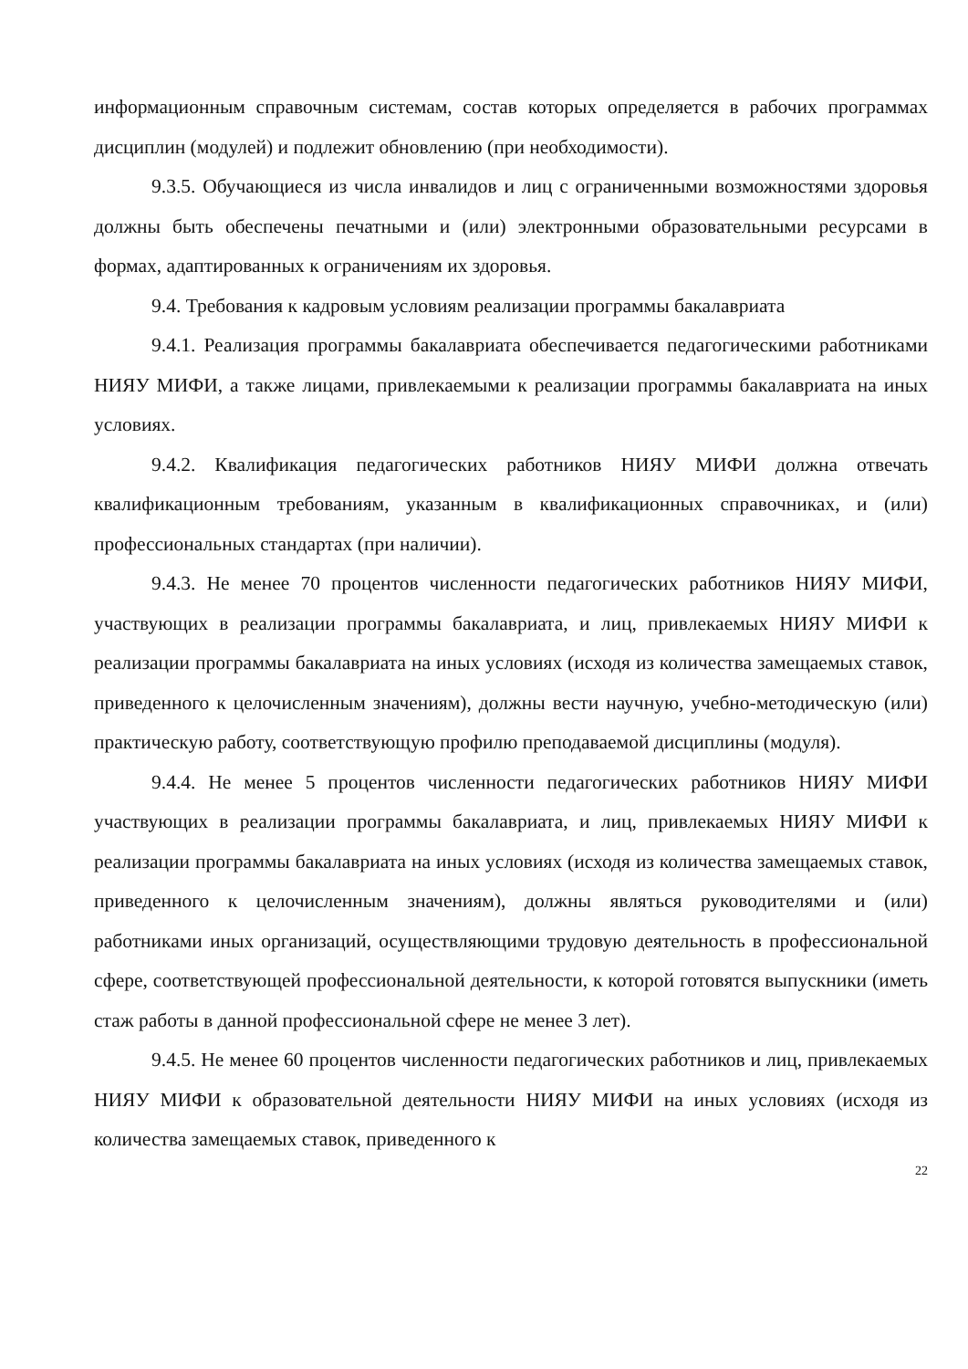информационным справочным системам, состав которых определяется в рабочих программах дисциплин (модулей) и подлежит обновлению (при необходимости).
9.3.5. Обучающиеся из числа инвалидов и лиц с ограниченными возможностями здоровья должны быть обеспечены печатными и (или) электронными образовательными ресурсами в формах, адаптированных к ограничениям их здоровья.
9.4. Требования к кадровым условиям реализации программы бакалавриата
9.4.1. Реализация программы бакалавриата обеспечивается педагогическими работниками НИЯУ МИФИ, а также лицами, привлекаемыми к реализации программы бакалавриата на иных условиях.
9.4.2. Квалификация педагогических работников НИЯУ МИФИ должна отвечать квалификационным требованиям, указанным в квалификационных справочниках, и (или) профессиональных стандартах (при наличии).
9.4.3. Не менее 70 процентов численности педагогических работников НИЯУ МИФИ, участвующих в реализации программы бакалавриата, и лиц, привлекаемых НИЯУ МИФИ к реализации программы бакалавриата на иных условиях (исходя из количества замещаемых ставок, приведенного к целочисленным значениям), должны вести научную, учебно-методическую (или) практическую работу, соответствующую профилю преподаваемой дисциплины (модуля).
9.4.4. Не менее 5 процентов численности педагогических работников НИЯУ МИФИ участвующих в реализации программы бакалавриата, и лиц, привлекаемых НИЯУ МИФИ к реализации программы бакалавриата на иных условиях (исходя из количества замещаемых ставок, приведенного к целочисленным значениям), должны являться руководителями и (или) работниками иных организаций, осуществляющими трудовую деятельность в профессиональной сфере, соответствующей профессиональной деятельности, к которой готовятся выпускники (иметь стаж работы в данной профессиональной сфере не менее 3 лет).
9.4.5. Не менее 60 процентов численности педагогических работников и лиц, привлекаемых НИЯУ МИФИ к образовательной деятельности НИЯУ МИФИ на иных условиях (исходя из количества замещаемых ставок, приведенного к
22